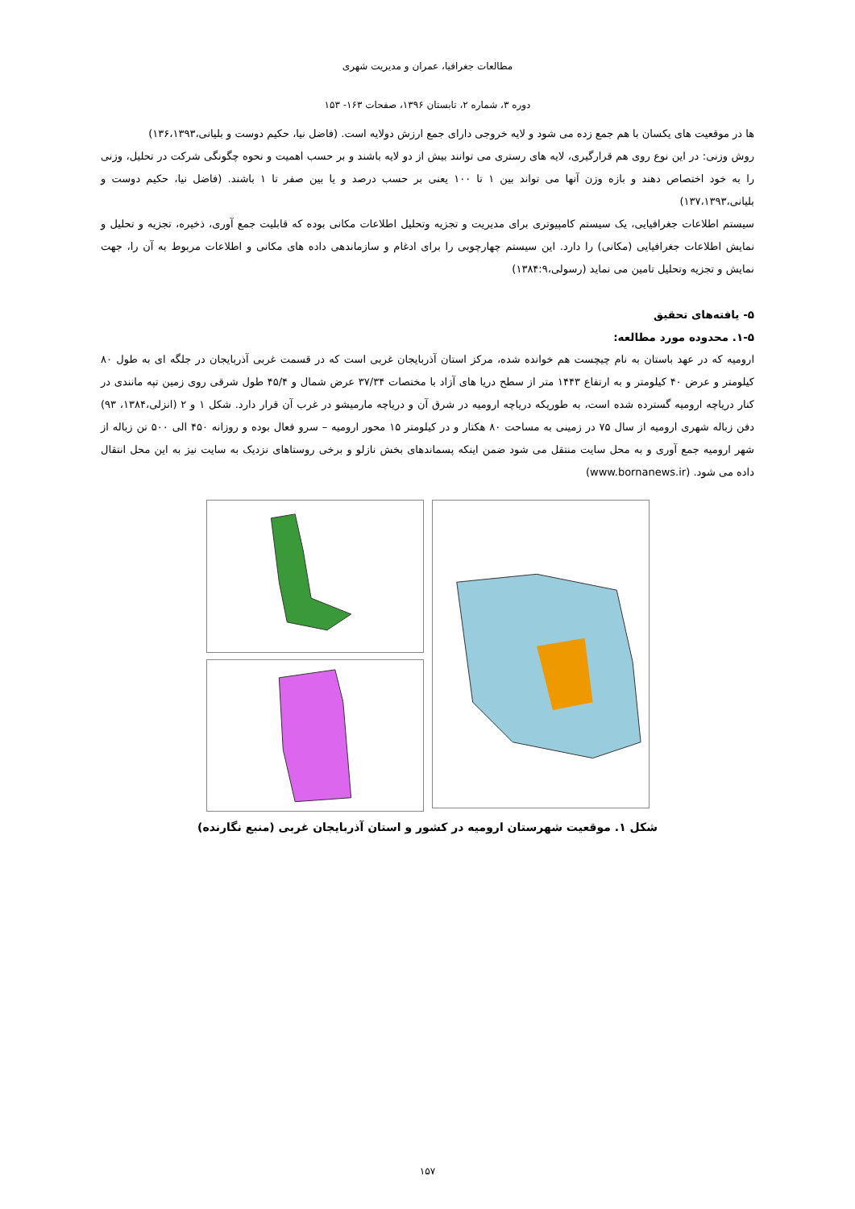مطالعات جغرافیا، عمران و مدیریت شهری
دوره ۳، شماره ۲، تابستان ۱۳۹۶، صفحات ۱۶۳- ۱۵۳
ها در موقعیت های یکسان با هم جمع زده می شود و لایه خروجی دارای جمع ارزش دولایه است. (فاضل نیا، حکیم دوست و بلیانی،۱۳۶،۱۳۹۳)
روش وزنی: در این نوع روی هم قرارگیری، لایه های رستری می توانند بیش از دو لایه باشند و بر حسب اهمیت و نحوه چگونگی شرکت در تحلیل، وزنی را به خود اختصاص دهند و بازه وزن آنها می تواند بین ۱ تا ۱۰۰ یعنی بر حسب درصد و یا بین صفر تا ۱ باشند. (فاضل نیا، حکیم دوست و بلیانی،۱۳۷،۱۳۹۳)
سیستم اطلاعات جغرافیایی، یک سیستم کامپیوتری برای مدیریت و تجزیه وتحلیل اطلاعات مکانی بوده که قابلیت جمع آوری، ذخیره، تجزیه و تحلیل و نمایش اطلاعات جغرافیایی (مکانی) را دارد. این سیستم چهارچوبی را برای ادغام و سازماندهی داده های مکانی و اطلاعات مربوط به آن را، جهت نمایش و تجزیه وتحلیل تامین می نماید (رسولی،۱۳۸۴:۹)
۵- یافته‌های تحقیق
۱-۵. محدوده مورد مطالعه:
ارومیه که در عهد باستان به نام چیچست هم خوانده شده، مرکز استان آذربایجان غربی است که در قسمت غربی آذربایجان در جلگه ای به طول ۸۰ کیلومتر و عرض ۴۰ کیلومتر و به ارتفاع ۱۴۴۳ متر از سطح دریا های آزاد با مختصات ۳۷/۳۴ عرض شمال و ۴۵/۴ طول شرقی روی زمین تپه مانندی در کنار دریاچه ارومیه گسترده شده است، به طوریکه دریاچه ارومیه در شرق آن و دریاچه مارمیشو در غرب آن قرار دارد. شکل ۱ و ۲ (انزلی،۱۳۸۴، ۹۳) دفن زباله شهری ارومیه از سال ۷۵ در زمینی به مساحت ۸۰ هکتار و در کیلومتر ۱۵ محور ارومیه – سرو فعال بوده و روزانه ۴۵۰ الی ۵۰۰ تن زباله از شهر ارومیه جمع آوری و به محل سایت منتقل می شود ضمن اینکه پسماندهای بخش نازلو و برخی روستاهای نزدیک به سایت نیز به این محل انتقال داده می شود. (www.bornanews.ir)
شکل ۱. موقعیت شهرستان ارومیه در کشور و استان آذربایجان غربی (منبع نگارنده)
۱۵۷